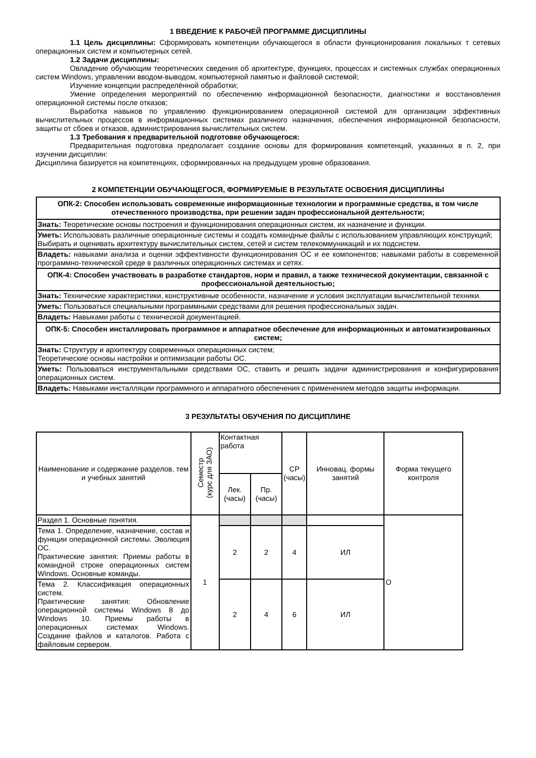1 ВВЕДЕНИЕ К РАБОЧЕЙ ПРОГРАММЕ ДИСЦИПЛИНЫ
1.1 Цель дисциплины: Сформировать компетенции обучающегося в области функционирования локальных т сетевых операционных систем и компьютерных сетей.
1.2 Задачи дисциплины:
Овладение обучающим теоретических сведения об архитектуре, функциях, процессах и системных службах операционных систем Windows, управлении вводом-выводом, компьютерной памятью и файловой системой;
Изучение концепции распределённой обработки;
Умение определения мероприятий по обеспечению информационной безопасности, диагностики и восстановления операционной системы после отказов;
Выработка навыков по управлению функционированием операционной системой для организации эффективных вычислительных процессов в информационных системах различного назначения, обеспечения информационной безопасности, защиты от сбоев и отказов, администрирования вычислительных систем.
1.3 Требования к предварительной подготовке обучающегося:
Предварительная подготовка предполагает создание основы для формирования компетенций, указанных в п. 2, при изучении дисциплин:
Дисциплина базируется на компетенциях, сформированных на предыдущем уровне образования.
2 КОМПЕТЕНЦИИ ОБУЧАЮЩЕГОСЯ, ФОРМИРУЕМЫЕ В РЕЗУЛЬТАТЕ ОСВОЕНИЯ ДИСЦИПЛИНЫ
| ОПК-2: Способен использовать современные информационные технологии и программные средства, в том числе отечественного производства, при решении задач профессиональной деятельности; |
| Знать: Теоретические основы построения и функционирования операционных систем, их назначение и функции. |
| Уметь: Использовать различные операционные системы и создать командные файлы с использованием управляющих конструкций; Выбирать и оценивать архитектуру вычислительных систем, сетей и систем телекоммуникаций и их подсистем. |
| Владеть: навыками анализа и оценки эффективности функционирования ОС и ее компонентов; навыками работы в современной программно-технической среде в различных операционных системах и сетях. |
| ОПК-4: Способен участвовать в разработке стандартов, норм и правил, а также технической документации, связанной с профессиональной деятельностью; |
| Знать: Технические характеристики, конструктивные особенности, назначение и условия эксплуатации вычислительной техники. |
| Уметь: Пользоваться специальными программными средствами для решения профессиональных задач. |
| Владеть: Навыками работы с технической документацией. |
| ОПК-5: Способен инсталлировать программное и аппаратное обеспечение для информационных и автоматизированных систем; |
| Знать: Структуру и архитектуру современных операционных систем; Теоретические основы настройки и оптимизации работы ОС. |
| Уметь: Пользоваться инструментальными средствами ОС, ставить и решать задачи администрирования и конфигурирования операционных систем. |
| Владеть: Навыками инсталляции программного и аппаратного обеспечения с применением методов защиты информации. |
3 РЕЗУЛЬТАТЫ ОБУЧЕНИЯ ПО ДИСЦИПЛИНЕ
| Наименование и содержание разделов, тем и учебных занятий | Семестр (курс для ЗАО) | Контактная работа | | СР (часы) | Инновац. формы занятий | Форма текущего контроля |
| | | Лек. (часы) | Пр. (часы) | | | |
| Раздел 1. Основные понятия. | 1 | | | | | О |
| Тема 1. Определение, назначение, состав и функции операционной системы. Эволюция ОС. Практические занятия: Приемы работы в командной строке операционных систем Windows. Основные команды. | | 2 | 2 | 4 | ИЛ | |
| Тема 2. Классификация операционных систем. Практические занятия: Обновление операционной системы Windows 8 до Windows 10. Приемы работы в операционных системах Windows. Создание файлов и каталогов. Работа с файловым сервером. | | 2 | 4 | 6 | ИЛ | |